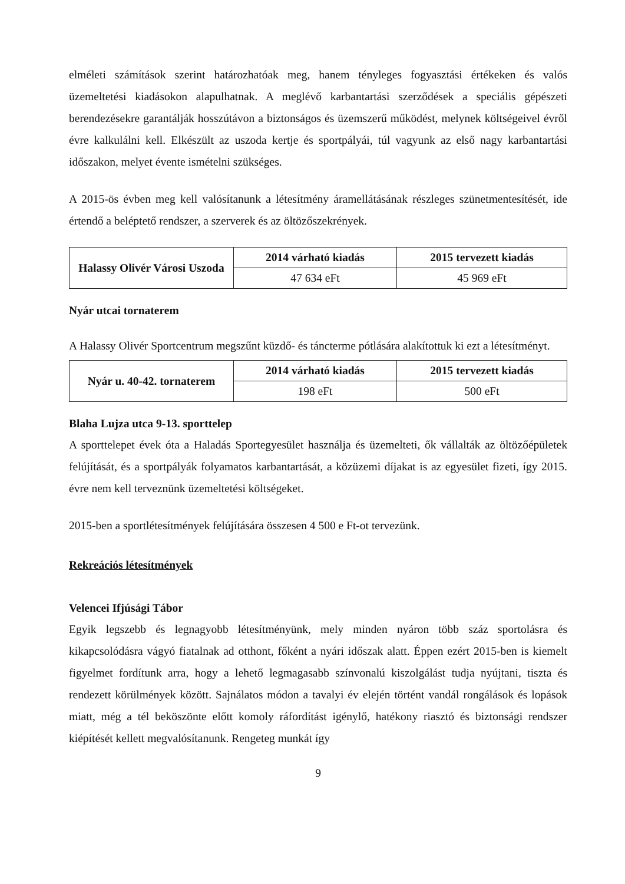elméleti számítások szerint határozhatóak meg, hanem tényleges fogyasztási értékeken és valós üzemeltetési kiadásokon alapulhatnak. A meglévő karbantartási szerződések a speciális gépészeti berendezésekre garantálják hosszútávon a biztonságos és üzemszerű működést, melynek költségeivel évről évre kalkulálni kell. Elkészült az uszoda kertje és sportpályái, túl vagyunk az első nagy karbantartási időszakon, melyet évente ismételni szükséges.
A 2015-ös évben meg kell valósítanunk a létesítmény áramellátásának részleges szünetmentesítését, ide értendő a beléptető rendszer, a szerverek és az öltözőszekrények.
| Halassy Olivér Városi Uszoda | 2014 várható kiadás | 2015 tervezett kiadás |
| --- | --- | --- |
| | 47 634 eFt | 45 969 eFt |
Nyár utcai tornaterem
A Halassy Olivér Sportcentrum megszűnt küzdő- és táncterme pótlására alakítottuk ki ezt a létesítményt.
| Nyár u. 40-42. tornaterem | 2014 várható kiadás | 2015 tervezett kiadás |
| --- | --- | --- |
| | 198 eFt | 500 eFt |
Blaha Lujza utca 9-13. sporttelep
A sporttelepet évek óta a Haladás Sportegyesület használja és üzemelteti, ők vállalták az öltözőépületek felújítását, és a sportpályák folyamatos karbantartását, a közüzemi díjakat is az egyesület fizeti, így 2015. évre nem kell terveznünk üzemeltetési költségeket.
2015-ben a sportlétesítmények felújítására összesen 4 500 e Ft-ot tervezünk.
Rekreációs létesítmények
Velencei Ifjúsági Tábor
Egyik legszebb és legnagyobb létesítményünk, mely minden nyáron több száz sportolásra és kikapcsolódásra vágyó fiatalnak ad otthont, főként a nyári időszak alatt. Éppen ezért 2015-ben is kiemelt figyelmet fordítunk arra, hogy a lehető legmagasabb színvonalú kiszolgálást tudja nyújtani, tiszta és rendezett körülmények között. Sajnálatos módon a tavalyi év elején történt vandál rongálások és lopások miatt, még a tél beköszönte előtt komoly ráfordítást igénylő, hatékony riasztó és biztonsági rendszer kiépítését kellett megvalósítanunk. Rengeteg munkát így
9